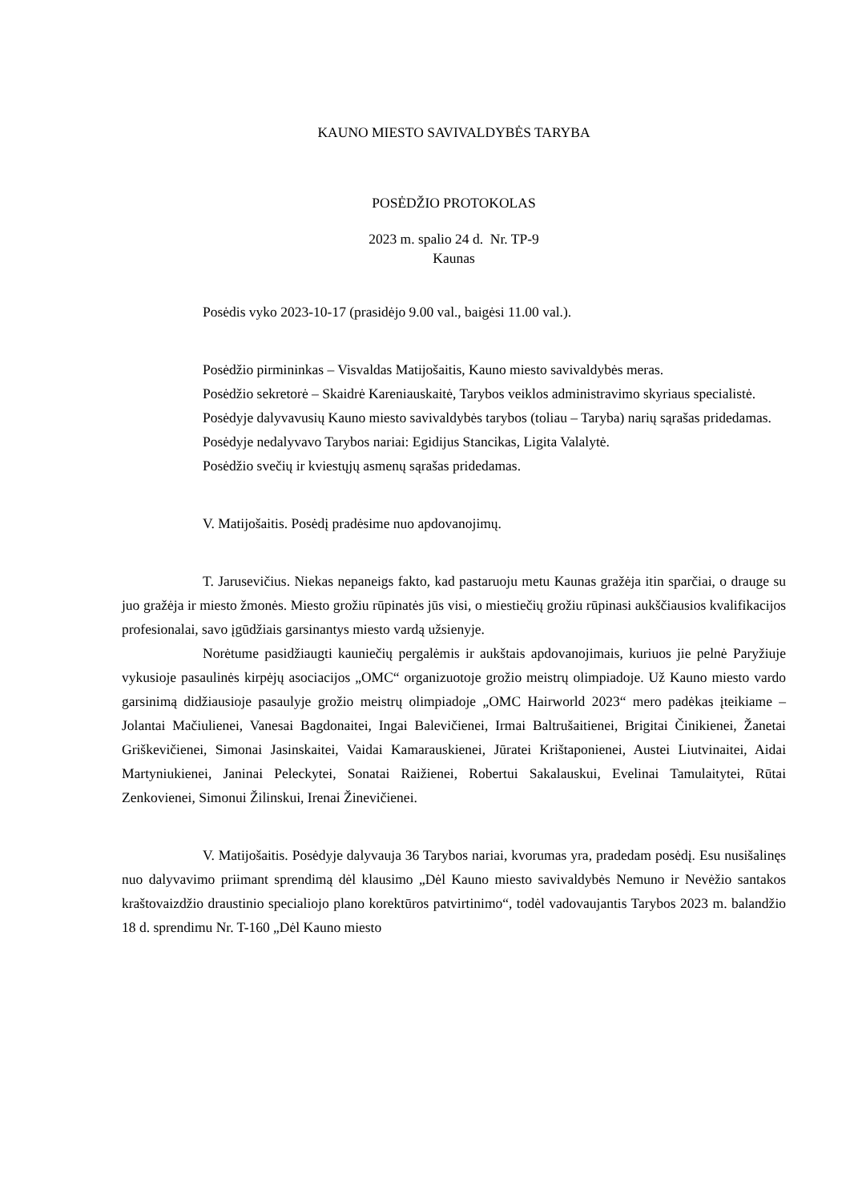KAUNO MIESTO SAVIVALDYBĖS TARYBA
POSĖDŽIO PROTOKOLAS
2023 m. spalio 24 d. Nr. TP-9
Kaunas
Posėdis vyko 2023-10-17 (prasidėjo 9.00 val., baigėsi 11.00 val.).
Posėdžio pirmininkas – Visvaldas Matijošaitis, Kauno miesto savivaldybės meras.
Posėdžio sekretorė – Skaidrė Kareniauskaitė, Tarybos veiklos administravimo skyriaus specialistė.
Posėdyje dalyvavusių Kauno miesto savivaldybės tarybos (toliau – Taryba) narių sąrašas pridedamas.
Posėdyje nedalyvavo Tarybos nariai: Egidijus Stancikas, Ligita Valalytė.
Posėdžio svečių ir kviestųjų asmenų sąrašas pridedamas.
V. Matijošaitis. Posėdį pradėsime nuo apdovanojimų.
T. Jarusevičius. Niekas nepaneigs fakto, kad pastaruoju metu Kaunas gražėja itin sparčiai, o drauge su juo gražėja ir miesto žmonės. Miesto grožiu rūpinatės jūs visi, o miestiečių grožiu rūpinasi aukščiausios kvalifikacijos profesionalai, savo įgūdžiais garsinantys miesto vardą užsienyje.
Norėtume pasidžiaugti kauniečių pergalėmis ir aukštais apdovanojimais, kuriuos jie pelnė Paryžiuje vykusioje pasaulinės kirpėjų asociacijos „OMC“ organizuotoje grožio meistrų olimpiadoje. Už Kauno miesto vardo garsinimą didžiausioje pasaulyje grožio meistrų olimpiadoje „OMC Hairworld 2023“ mero padėkas įteikiame – Jolantai Mačiulienei, Vanesai Bagdonaitei, Ingai Balevičienei, Irmai Baltrušaitienei, Brigitai Činikienei, Žanetai Griškevičienei, Simonai Jasinskaitei, Vaidai Kamarauskienei, Jūratei Krištaponienei, Austei Liutvinaitei, Aidai Martyniukienei, Janinai Peleckytei, Sonatai Raižienei, Robertui Sakalauskui, Evelinai Tamulaitytei, Rūtai Zenkovienei, Simonui Žilinskui, Irenai Žinevičienei.
V. Matijošaitis. Posėdyje dalyvauja 36 Tarybos nariai, kvorumas yra, pradedam posėdį. Esu nusišalinęs nuo dalyvavimo priimant sprendimą dėl klausimo „Dėl Kauno miesto savivaldybės Nemuno ir Nevėžio santakos kraštovaizdžio draustinio specialiojo plano korektūros patvirtinimo“, todėl vadovaujantis Tarybos 2023 m. balandžio 18 d. sprendimu Nr. T-160 „Dėl Kauno miesto